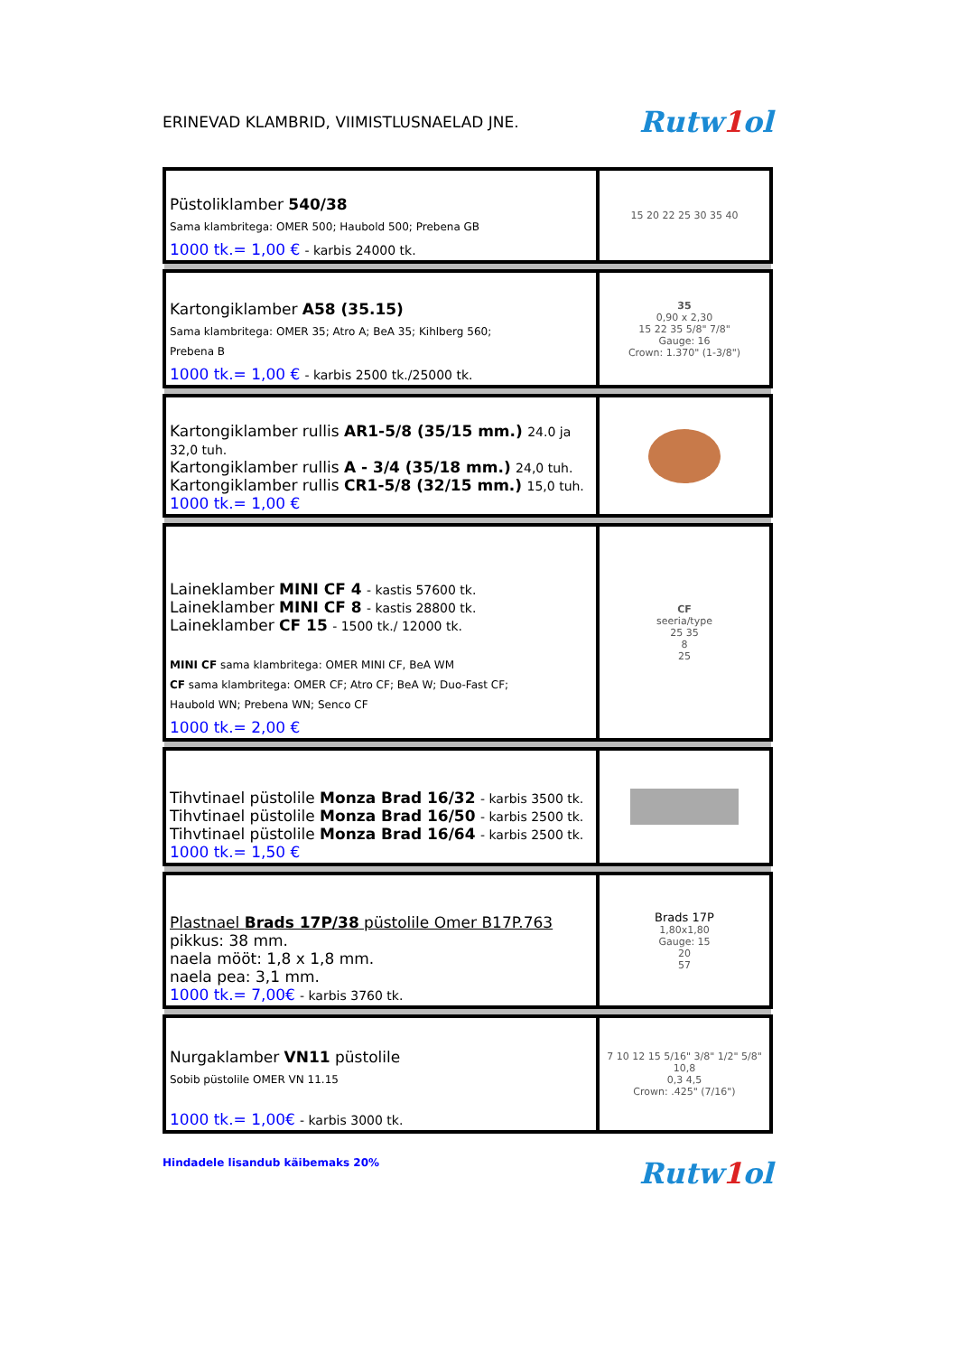ERINEVAD KLAMBRID, VIIMISTLUSNAELAD JNE.
Rutw1ol
| Püstoliklamber 540/38 Sama klambritega: OMER 500; Haubold 500; Prebena GB 1000 tk.= 1,00 € - karbis 24000 tk. | 15 20 22 25 30 35 40 |
| Kartongiklamber A58 (35.15) Sama klambritega: OMER 35; Atro A; BeA 35; Kihlberg 560; Prebena B 1000 tk.= 1,00 € - karbis 2500 tk./25000 tk. | 35 0,90 x 2,30 15 22 35 5/8" 7/8" Gauge: 16 Crown: 1.370" (1-3/8") |
| Kartongiklamber rullis AR1-5/8 (35/15 mm.) 24.0 ja 32,0 tuh. Kartongiklamber rullis A - 3/4 (35/18 mm.) 24,0 tuh. Kartongiklamber rullis CR1-5/8 (32/15 mm.) 15,0 tuh. 1000 tk.= 1,00 € | |
| Laineklamber MINI CF 4 - kastis 57600 tk. Laineklamber MINI CF 8 - kastis 28800 tk. Laineklamber CF 15 - 1500 tk./ 12000 tk. MINI CF sama klambritega: OMER MINI CF, BeA WM CF sama klambritega: OMER CF; Atro CF; BeA W; Duo-Fast CF; Haubold WN; Prebena WN; Senco CF 1000 tk.= 2,00 € | CF seeria/type 25 35 8 25 |
| Tihvtinael püstolile Monza Brad 16/32 - karbis 3500 tk. Tihvtinael püstolile Monza Brad 16/50 - karbis 2500 tk. Tihvtinael püstolile Monza Brad 16/64 - karbis 2500 tk. 1000 tk.= 1,50 € | |
| Plastnael Brads 17P/38 püstolile Omer B17P.763 pikkus: 38 mm. naela mööt: 1,8 x 1,8 mm. naela pea: 3,1 mm. 1000 tk.= 7,00€ - karbis 3760 tk. | Brads 17P 1,80x1,80 Gauge: 15 20 57 |
| Nurgaklamber VN11 püstolile Sobib püstolile OMER VN 11.15 1000 tk.= 1,00€ - karbis 3000 tk. | 7 10 12 15 5/16" 3/8" 1/2" 5/8" 10,8 0,3 4,5 Crown: .425" (7/16") |
Hindadele lisandub käibemaks 20%
Rutw1ol